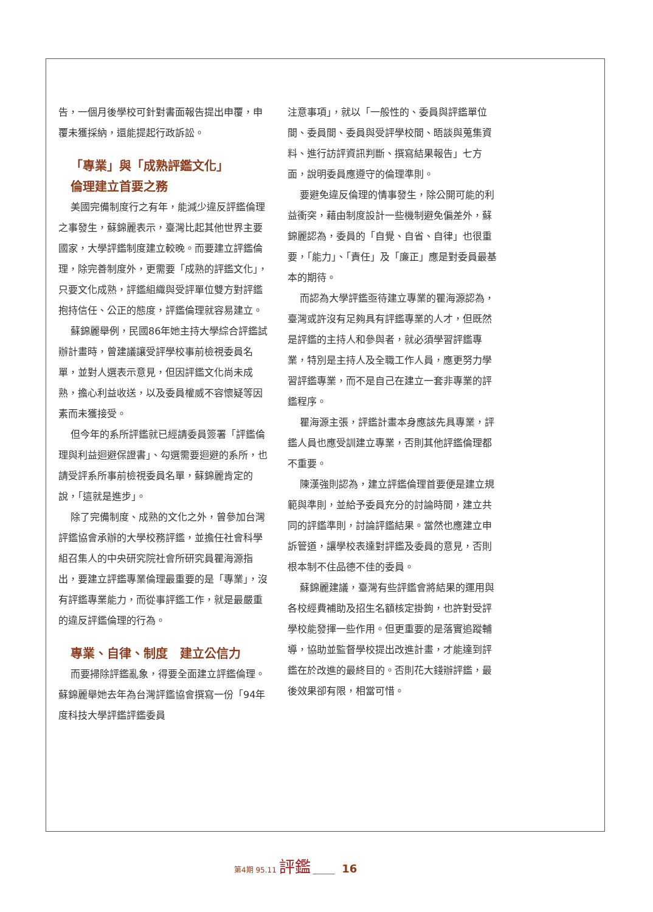告，一個月後學校可針對書面報告提出申覆，申覆未獲採納，還能提起行政訴訟。
「專業」與「成熟評鑑文化」
倫理建立首要之務
美國完備制度行之有年，能減少違反評鑑倫理之事發生，蘇錦麗表示，臺灣比起其他世界主要國家，大學評鑑制度建立較晚。而要建立評鑑倫理，除完善制度外，更需要「成熟的評鑑文化」，只要文化成熟，評鑑組織與受評單位雙方對評鑑抱持信任、公正的態度，評鑑倫理就容易建立。
蘇錦麗舉例，民國86年她主持大學綜合評鑑試辦計畫時，曾建議讓受評學校事前檢視委員名單，並對人選表示意見，但因評鑑文化尚未成熟，擔心利益收送，以及委員權威不容懷疑等因素而未獲接受。
但今年的系所評鑑就已經請委員簽署「評鑑倫理與利益迴避保證書」、勾選需要迴避的系所，也請受評系所事前檢視委員名單，蘇錦麗肯定的說，「這就是進步」。
除了完備制度、成熟的文化之外，曾參加台灣評鑑協會承辦的大學校務評鑑，並擔任社會科學組召集人的中央研究院社會所研究員瞿海源指出，要建立評鑑專業倫理最重要的是「專業」，沒有評鑑專業能力，而從事評鑑工作，就是最嚴重的違反評鑑倫理的行為。
專業、自律、制度　建立公信力
而要掃除評鑑亂象，得要全面建立評鑑倫理。蘇錦麗舉她去年為台灣評鑑協會撰寫一份「94年度科技大學評鑑評鑑委員
注意事項」，就以「一般性的、委員與評鑑單位間、委員間、委員與受評學校間、晤談與蒐集資料、進行訪評資訊判斷、撰寫結果報告」七方面，說明委員應遵守的倫理準則。
要避免違反倫理的情事發生，除公開可能的利益衝突，藉由制度設計一些機制避免偏差外，蘇錦麗認為，委員的「自覺、自省、自律」也很重要，「能力」、「責任」及「廉正」應是對委員最基本的期待。
而認為大學評鑑亟待建立專業的瞿海源認為，臺灣或許沒有足夠具有評鑑專業的人才，但既然是評鑑的主持人和參與者，就必須學習評鑑專業，特別是主持人及全職工作人員，應更努力學習評鑑專業，而不是自己在建立一套非專業的評鑑程序。
瞿海源主張，評鑑計畫本身應該先具專業，評鑑人員也應受訓建立專業，否則其他評鑑倫理都不重要。
陳漢強則認為，建立評鑑倫理首要便是建立規範與準則，並給予委員充分的討論時間，建立共同的評鑑準則，討論評鑑結果。當然也應建立申訴管道，讓學校表達對評鑑及委員的意見，否則根本制不住品德不佳的委員。
蘇錦麗建議，臺灣有些評鑑會將結果的運用與各校經費補助及招生名額核定掛鉤，也許對受評學校能發揮一些作用。但更重要的是落實追蹤輔導，協助並監督學校提出改進計畫，才能達到評鑑在於改進的最終目的。否則花大錢辦評鑑，最後效果卻有限，相當可惜。
第4期 95.11 評鑑 ______ 16